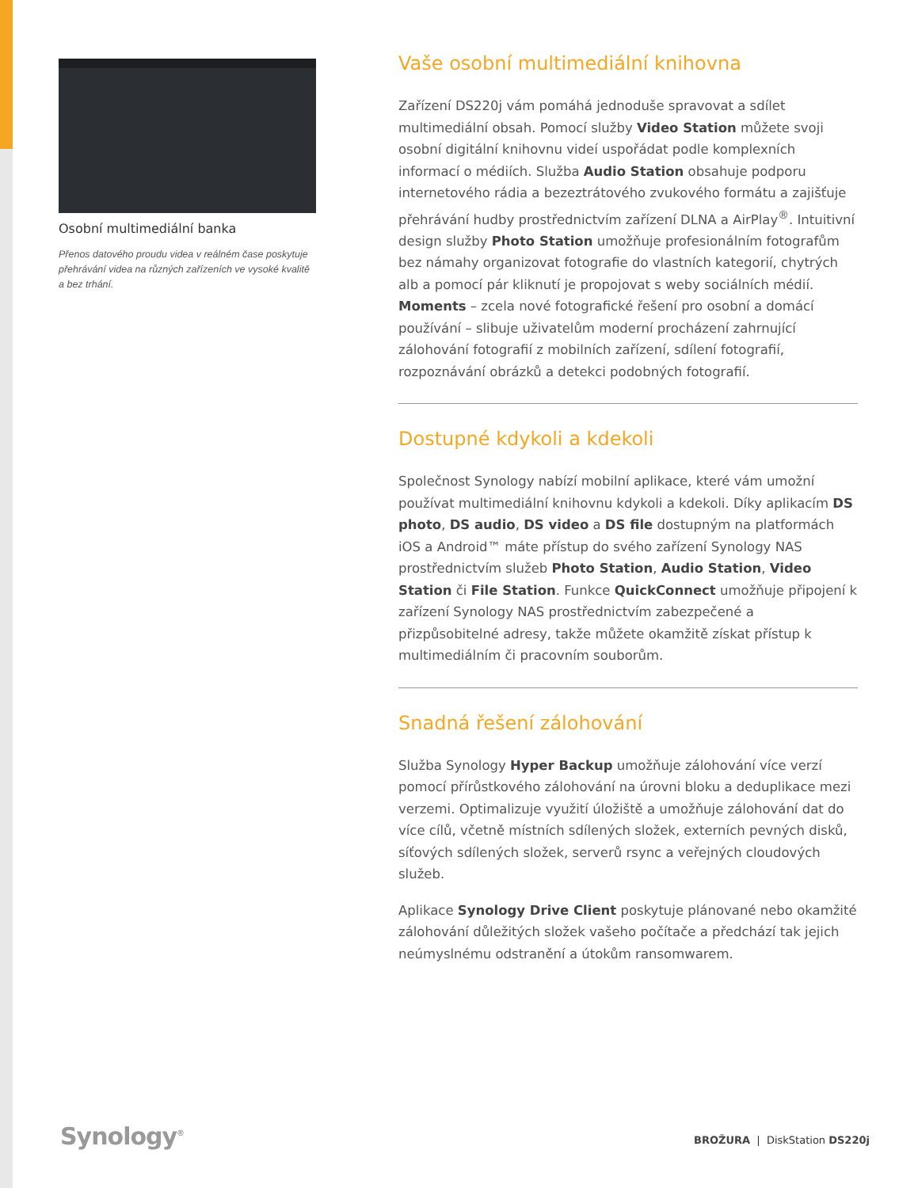Osobní multimediální banka
Přenos datového proudu videa v reálném čase poskytuje přehrávání videa na různých zařízeních ve vysoké kvalitě a bez trhání.
Vaše osobní multimediální knihovna
Zařízení DS220j vám pomáhá jednoduše spravovat a sdílet multimediální obsah. Pomocí služby Video Station můžete svoji osobní digitální knihovnu videí uspořádat podle komplexních informací o médiích. Služba Audio Station obsahuje podporu internetového rádia a bezeztrátového zvukového formátu a zajišťuje přehrávání hudby prostřednictvím zařízení DLNA a AirPlay<sup>®</sup>. Intuitivní design služby Photo Station umožňuje profesionálním fotografům bez námahy organizovat fotografie do vlastních kategorií, chytrých alb a pomocí pár kliknutí je propojovat s weby sociálních médií. Moments – zcela nové fotografické řešení pro osobní a domácí používání – slibuje uživatelům moderní procházení zahrnující zálohování fotografií z mobilních zařízení, sdílení fotografií, rozpoznávání obrázků a detekci podobných fotografií.
Dostupné kdykoli a kdekoli
Společnost Synology nabízí mobilní aplikace, které vám umožní používat multimediální knihovnu kdykoli a kdekoli. Díky aplikacím DS photo, DS audio, DS video a DS file dostupným na platformách iOS a Android™ máte přístup do svého zařízení Synology NAS prostřednictvím služeb Photo Station, Audio Station, Video Station či File Station. Funkce QuickConnect umožňuje připojení k zařízení Synology NAS prostřednictvím zabezpečené a přizpůsobitelné adresy, takže můžete okamžitě získat přístup k multimediálním či pracovním souborům.
Snadná řešení zálohování
Služba Synology Hyper Backup umožňuje zálohování více verzí pomocí přírůstkového zálohování na úrovni bloku a deduplikace mezi verzemi. Optimalizuje využití úložiště a umožňuje zálohování dat do více cílů, včetně místních sdílených složek, externích pevných disků, síťových sdílených složek, serverů rsync a veřejných cloudových služeb.
Aplikace Synology Drive Client poskytuje plánované nebo okamžité zálohování důležitých složek vašeho počítače a předchází tak jejich neúmyslnému odstranění a útokům ransomwarem.
Synology<sup>®</sup> BROŽURA | DiskStation DS220j